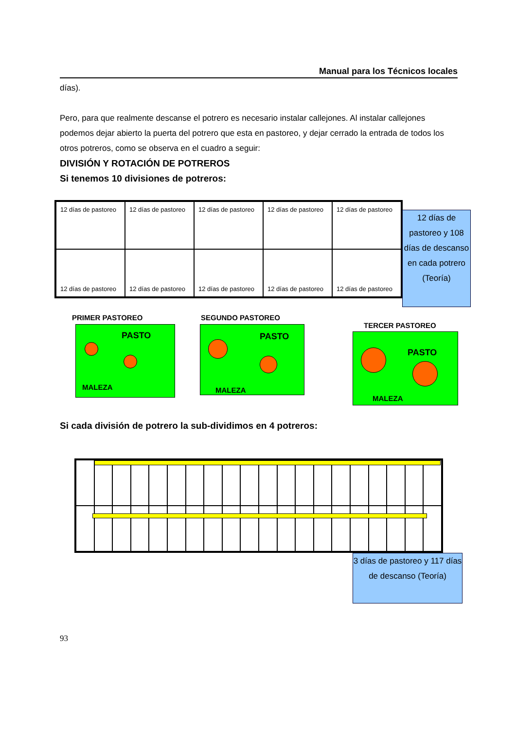Manual para los Técnicos locales
días).
Pero, para que realmente descanse el potrero es necesario instalar callejones. Al instalar callejones podemos dejar abierto la puerta del potrero que esta en pastoreo, y dejar cerrado la entrada de todos los otros potreros, como se observa en el cuadro a seguir:
DIVISIÓN Y ROTACIÓN DE POTREROS
Si tenemos 10 divisiones de potreros:
12 días de pastoreo
12 días de pastoreo
12 días de pastoreo
12 días de pastoreo
12 días de pastoreo
12 días de pastoreo
12 días de pastoreo
12 días de pastoreo
12 días de pastoreo
12 días de pastoreo
12 días de pastoreo y 108 días de descanso en cada potrero (Teoría)
PRIMER PASTOREO
PASTO
MALEZA
SEGUNDO PASTOREO
PASTO
MALEZA
TERCER PASTOREO
PASTO
MALEZA
Si cada división de potrero la sub-dividimos en 4 potreros:
3 días de pastoreo y 117 días de descanso (Teoría)
93